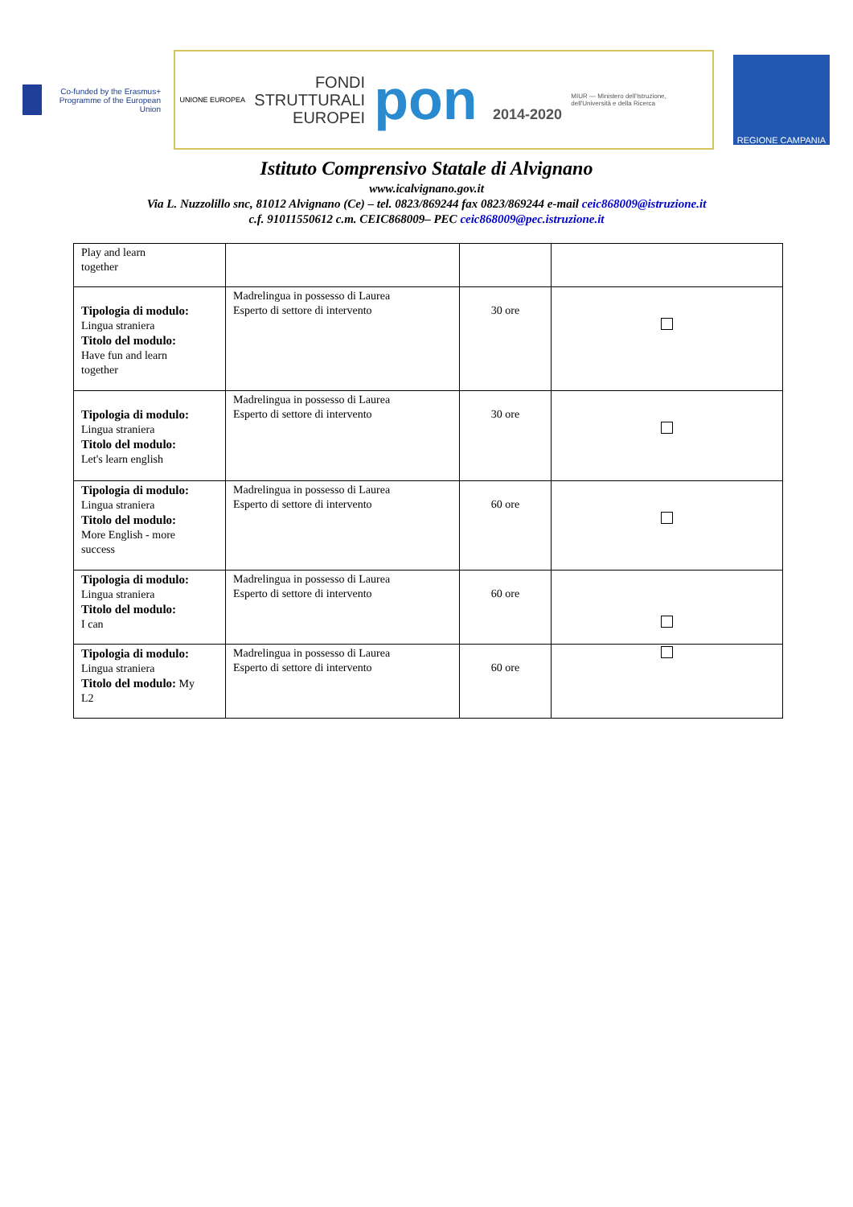Co-funded by the Erasmus+ Programme of the European Union
UNIONE EUROPEA
FONDI
STRUTTURALI
EUROPEI
pon 2014-2020
MIUR — Ministero dell'Istruzione, dell'Università e della Ricerca
REGIONE CAMPANIA
Istituto Comprensivo Statale di Alvignano
www.icalvignano.gov.it
Via L. Nuzzolillo snc, 81012 Alvignano (Ce) – tel. 0823/869244 fax 0823/869244 e-mail ceic868009@istruzione.it
c.f. 91011550612 c.m. CEIC868009– PEC ceic868009@pec.istruzione.it
| Play and learn together | | | |
| Tipologia di modulo: Lingua straniera Titolo del modulo: Have fun and learn together | Madrelingua in possesso di Laurea Esperto di settore di intervento | 30 ore | |
| Tipologia di modulo: Lingua straniera Titolo del modulo: Let's learn english | Madrelingua in possesso di Laurea Esperto di settore di intervento | 30 ore | |
| Tipologia di modulo: Lingua straniera Titolo del modulo: More English - more success | Madrelingua in possesso di Laurea Esperto di settore di intervento | 60 ore | |
| Tipologia di modulo: Lingua straniera Titolo del modulo: I can | Madrelingua in possesso di Laurea Esperto di settore di intervento | 60 ore | |
| Tipologia di modulo: Lingua straniera Titolo del modulo: My L2 | Madrelingua in possesso di Laurea Esperto di settore di intervento | 60 ore | |